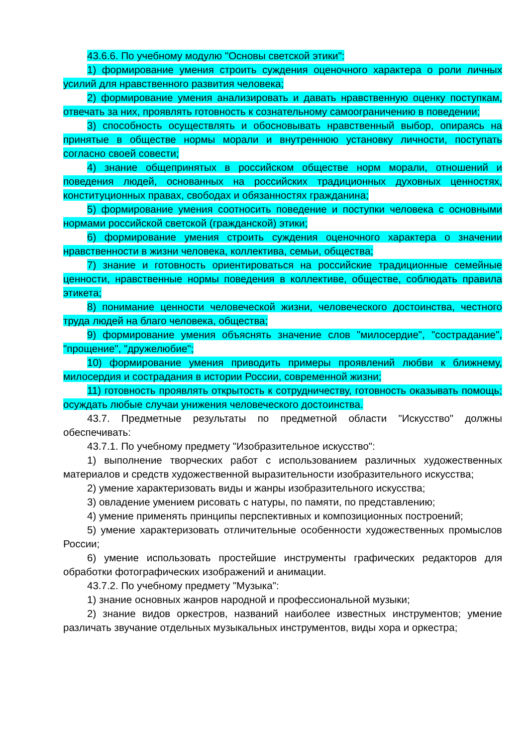43.6.6. По учебному модулю "Основы светской этики":
1) формирование умения строить суждения оценочного характера о роли личных усилий для нравственного развития человека;
2) формирование умения анализировать и давать нравственную оценку поступкам, отвечать за них, проявлять готовность к сознательному самоограничению в поведении;
3) способность осуществлять и обосновывать нравственный выбор, опираясь на принятые в обществе нормы морали и внутреннюю установку личности, поступать согласно своей совести;
4) знание общепринятых в российском обществе норм морали, отношений и поведения людей, основанных на российских традиционных духовных ценностях, конституционных правах, свободах и обязанностях гражданина;
5) формирование умения соотносить поведение и поступки человека с основными нормами российской светской (гражданской) этики;
6) формирование умения строить суждения оценочного характера о значении нравственности в жизни человека, коллектива, семьи, общества;
7) знание и готовность ориентироваться на российские традиционные семейные ценности, нравственные нормы поведения в коллективе, обществе, соблюдать правила этикета;
8) понимание ценности человеческой жизни, человеческого достоинства, честного труда людей на благо человека, общества;
9) формирование умения объяснять значение слов "милосердие", "сострадание", "прощение", "дружелюбие";
10) формирование умения приводить примеры проявлений любви к ближнему, милосердия и сострадания в истории России, современной жизни;
11) готовность проявлять открытость к сотрудничеству, готовность оказывать помощь; осуждать любые случаи унижения человеческого достоинства.
43.7. Предметные результаты по предметной области "Искусство" должны обеспечивать:
43.7.1. По учебному предмету "Изобразительное искусство":
1) выполнение творческих работ с использованием различных художественных материалов и средств художественной выразительности изобразительного искусства;
2) умение характеризовать виды и жанры изобразительного искусства;
3) овладение умением рисовать с натуры, по памяти, по представлению;
4) умение применять принципы перспективных и композиционных построений;
5) умение характеризовать отличительные особенности художественных промыслов России;
6) умение использовать простейшие инструменты графических редакторов для обработки фотографических изображений и анимации.
43.7.2. По учебному предмету "Музыка":
1) знание основных жанров народной и профессиональной музыки;
2) знание видов оркестров, названий наиболее известных инструментов; умение различать звучание отдельных музыкальных инструментов, виды хора и оркестра;